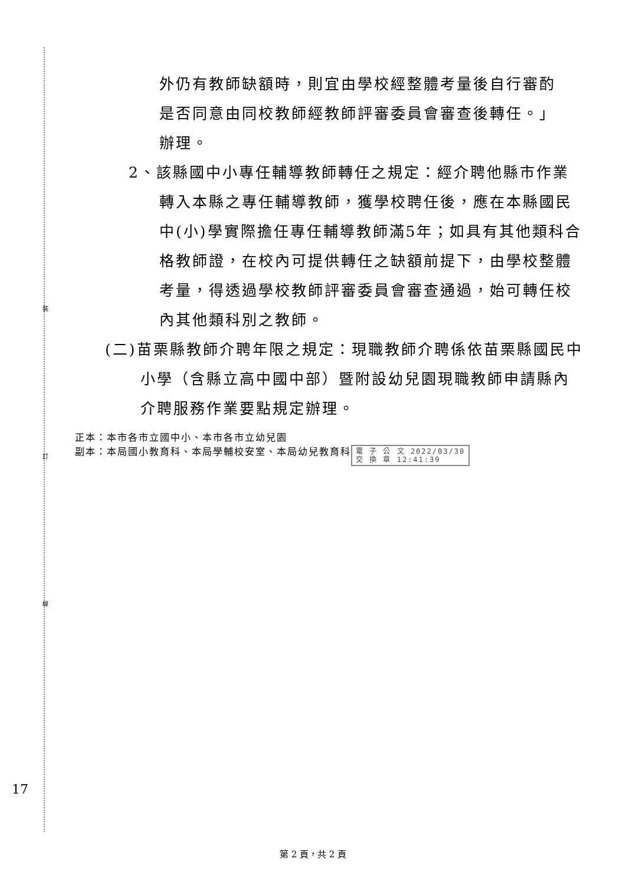裝
訂
線
外仍有教師缺額時，則宜由學校經整體考量後自行審酌是否同意由同校教師經教師評審委員會審查後轉任。」辦理。
2、該縣國中小專任輔導教師轉任之規定：經介聘他縣市作業轉入本縣之專任輔導教師，獲學校聘任後，應在本縣國民中(小)學實際擔任專任輔導教師滿5年；如具有其他類科合格教師證，在校內可提供轉任之缺額前提下，由學校整體考量，得透過學校教師評審委員會審查通過，始可轉任校內其他類科別之教師。
(二)苗栗縣教師介聘年限之規定：現職教師介聘係依苗栗縣國民中小學（含縣立高中國中部）暨附設幼兒園現職教師申請縣內介聘服務作業要點規定辦理。
正本：本市各市立國中小、本市各市立幼兒園
副本：本局國小教育科、本局學輔校安室、本局幼兒教育科 電 子 公 文 2022/03/30
交 換 章 12:41:39
17
第 2 頁，共 2 頁